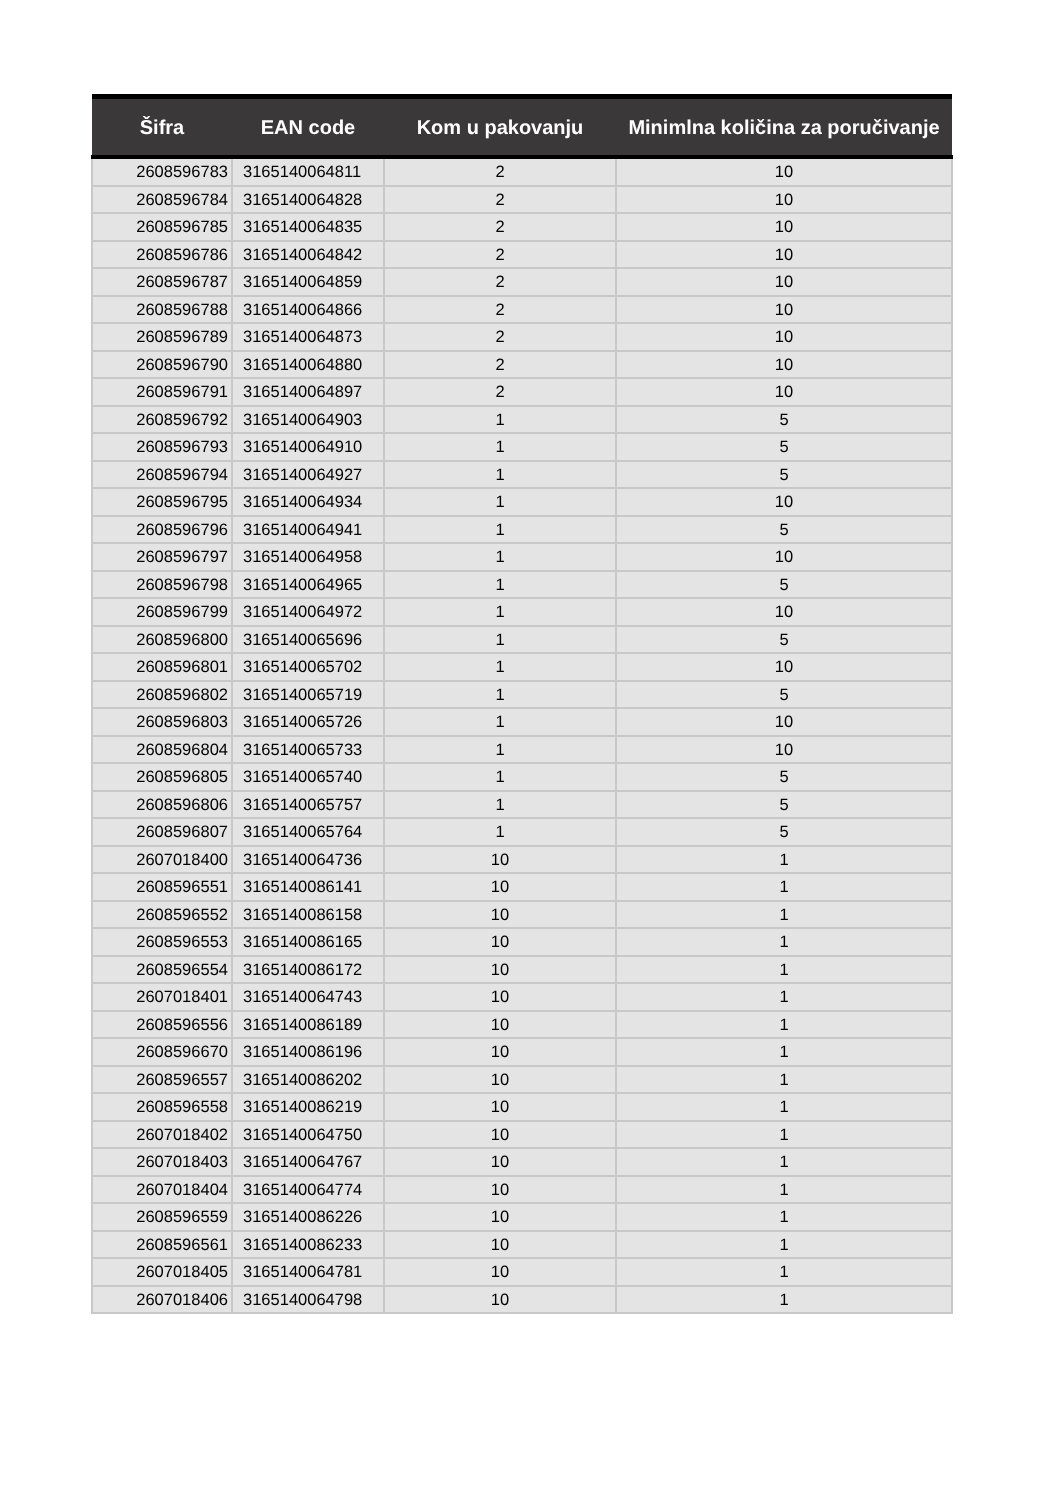| Šifra | EAN code | Kom u pakovanju | Minimlna količina za poručivanje |
| --- | --- | --- | --- |
| 2608596783 | 3165140064811 | 2 | 10 |
| 2608596784 | 3165140064828 | 2 | 10 |
| 2608596785 | 3165140064835 | 2 | 10 |
| 2608596786 | 3165140064842 | 2 | 10 |
| 2608596787 | 3165140064859 | 2 | 10 |
| 2608596788 | 3165140064866 | 2 | 10 |
| 2608596789 | 3165140064873 | 2 | 10 |
| 2608596790 | 3165140064880 | 2 | 10 |
| 2608596791 | 3165140064897 | 2 | 10 |
| 2608596792 | 3165140064903 | 1 | 5 |
| 2608596793 | 3165140064910 | 1 | 5 |
| 2608596794 | 3165140064927 | 1 | 5 |
| 2608596795 | 3165140064934 | 1 | 10 |
| 2608596796 | 3165140064941 | 1 | 5 |
| 2608596797 | 3165140064958 | 1 | 10 |
| 2608596798 | 3165140064965 | 1 | 5 |
| 2608596799 | 3165140064972 | 1 | 10 |
| 2608596800 | 3165140065696 | 1 | 5 |
| 2608596801 | 3165140065702 | 1 | 10 |
| 2608596802 | 3165140065719 | 1 | 5 |
| 2608596803 | 3165140065726 | 1 | 10 |
| 2608596804 | 3165140065733 | 1 | 10 |
| 2608596805 | 3165140065740 | 1 | 5 |
| 2608596806 | 3165140065757 | 1 | 5 |
| 2608596807 | 3165140065764 | 1 | 5 |
| 2607018400 | 3165140064736 | 10 | 1 |
| 2608596551 | 3165140086141 | 10 | 1 |
| 2608596552 | 3165140086158 | 10 | 1 |
| 2608596553 | 3165140086165 | 10 | 1 |
| 2608596554 | 3165140086172 | 10 | 1 |
| 2607018401 | 3165140064743 | 10 | 1 |
| 2608596556 | 3165140086189 | 10 | 1 |
| 2608596670 | 3165140086196 | 10 | 1 |
| 2608596557 | 3165140086202 | 10 | 1 |
| 2608596558 | 3165140086219 | 10 | 1 |
| 2607018402 | 3165140064750 | 10 | 1 |
| 2607018403 | 3165140064767 | 10 | 1 |
| 2607018404 | 3165140064774 | 10 | 1 |
| 2608596559 | 3165140086226 | 10 | 1 |
| 2608596561 | 3165140086233 | 10 | 1 |
| 2607018405 | 3165140064781 | 10 | 1 |
| 2607018406 | 3165140064798 | 10 | 1 |